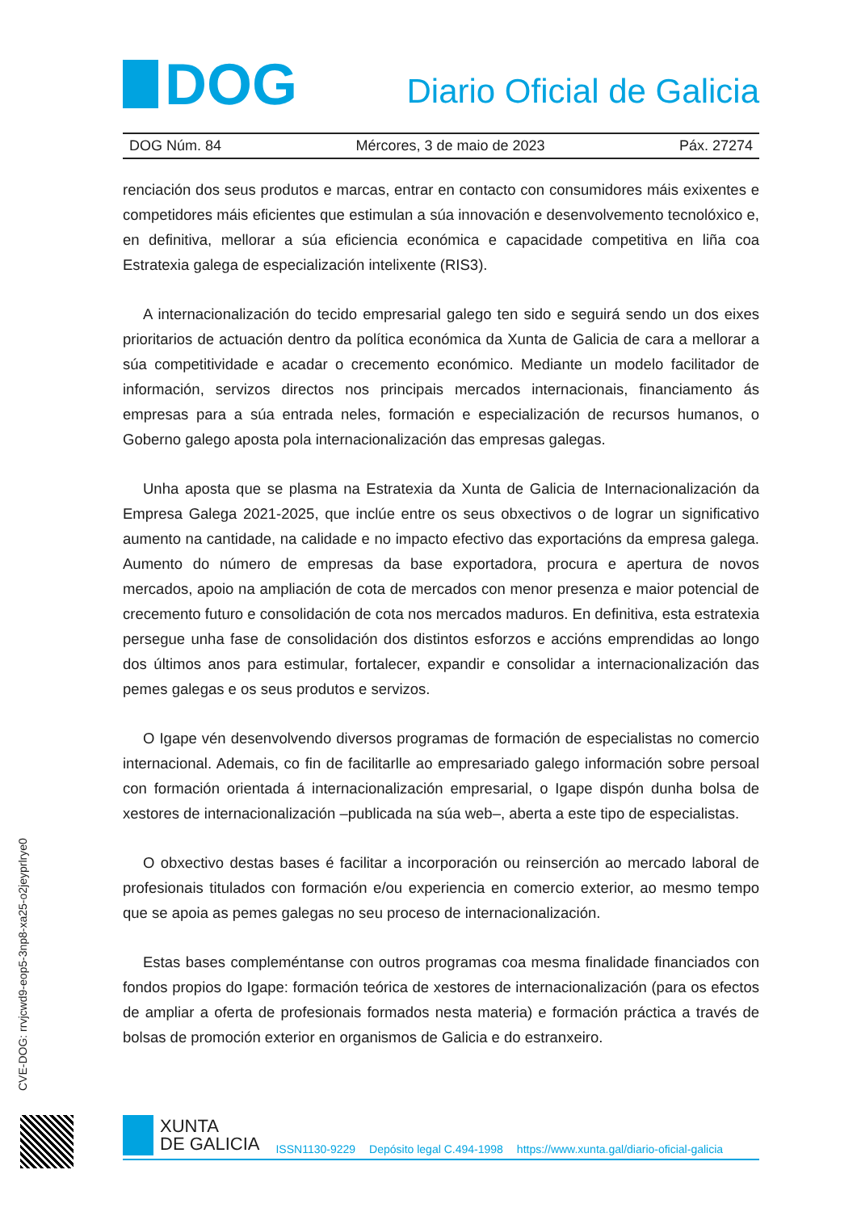DOG
Diario Oficial de Galicia
DOG Núm. 84 Mércores, 3 de maio de 2023 Páx. 27274
renciación dos seus produtos e marcas, entrar en contacto con consumidores máis exixentes e competidores máis eficientes que estimulan a súa innovación e desenvolvemento tecnolóxico e, en definitiva, mellorar a súa eficiencia económica e capacidade competitiva en liña coa Estratexia galega de especialización intelixente (RIS3).
A internacionalización do tecido empresarial galego ten sido e seguirá sendo un dos eixes prioritarios de actuación dentro da política económica da Xunta de Galicia de cara a mellorar a súa competitividade e acadar o crecemento económico. Mediante un modelo facilitador de información, servizos directos nos principais mercados internacionais, financiamento ás empresas para a súa entrada neles, formación e especialización de recursos humanos, o Goberno galego aposta pola internacionalización das empresas galegas.
Unha aposta que se plasma na Estratexia da Xunta de Galicia de Internacionalización da Empresa Galega 2021-2025, que inclúe entre os seus obxectivos o de lograr un significativo aumento na cantidade, na calidade e no impacto efectivo das exportacións da empresa galega. Aumento do número de empresas da base exportadora, procura e apertura de novos mercados, apoio na ampliación de cota de mercados con menor presenza e maior potencial de crecemento futuro e consolidación de cota nos mercados maduros. En definitiva, esta estratexia persegue unha fase de consolidación dos distintos esforzos e accións emprendidas ao longo dos últimos anos para estimular, fortalecer, expandir e consolidar a internacionalización das pemes galegas e os seus produtos e servizos.
O Igape vén desenvolvendo diversos programas de formación de especialistas no comercio internacional. Ademais, co fin de facilitarlle ao empresariado galego información sobre persoal con formación orientada á internacionalización empresarial, o Igape dispón dunha bolsa de xestores de internacionalización –publicada na súa web–, aberta a este tipo de especialistas.
O obxectivo destas bases é facilitar a incorporación ou reinserción ao mercado laboral de profesionais titulados con formación e/ou experiencia en comercio exterior, ao mesmo tempo que se apoia as pemes galegas no seu proceso de internacionalización.
Estas bases compleméntanse con outros programas coa mesma finalidade financiados con fondos propios do Igape: formación teórica de xestores de internacionalización (para os efectos de ampliar a oferta de profesionais formados nesta materia) e formación práctica a través de bolsas de promoción exterior en organismos de Galicia e do estranxeiro.
CVE-DOG: rrvjcwd9-eop5-3np8-xa25-o2jeyprlrye0
XUNTA
DE GALICIA
ISSN1130-9229 Depósito legal C.494-1998 https://www.xunta.gal/diario-oficial-galicia